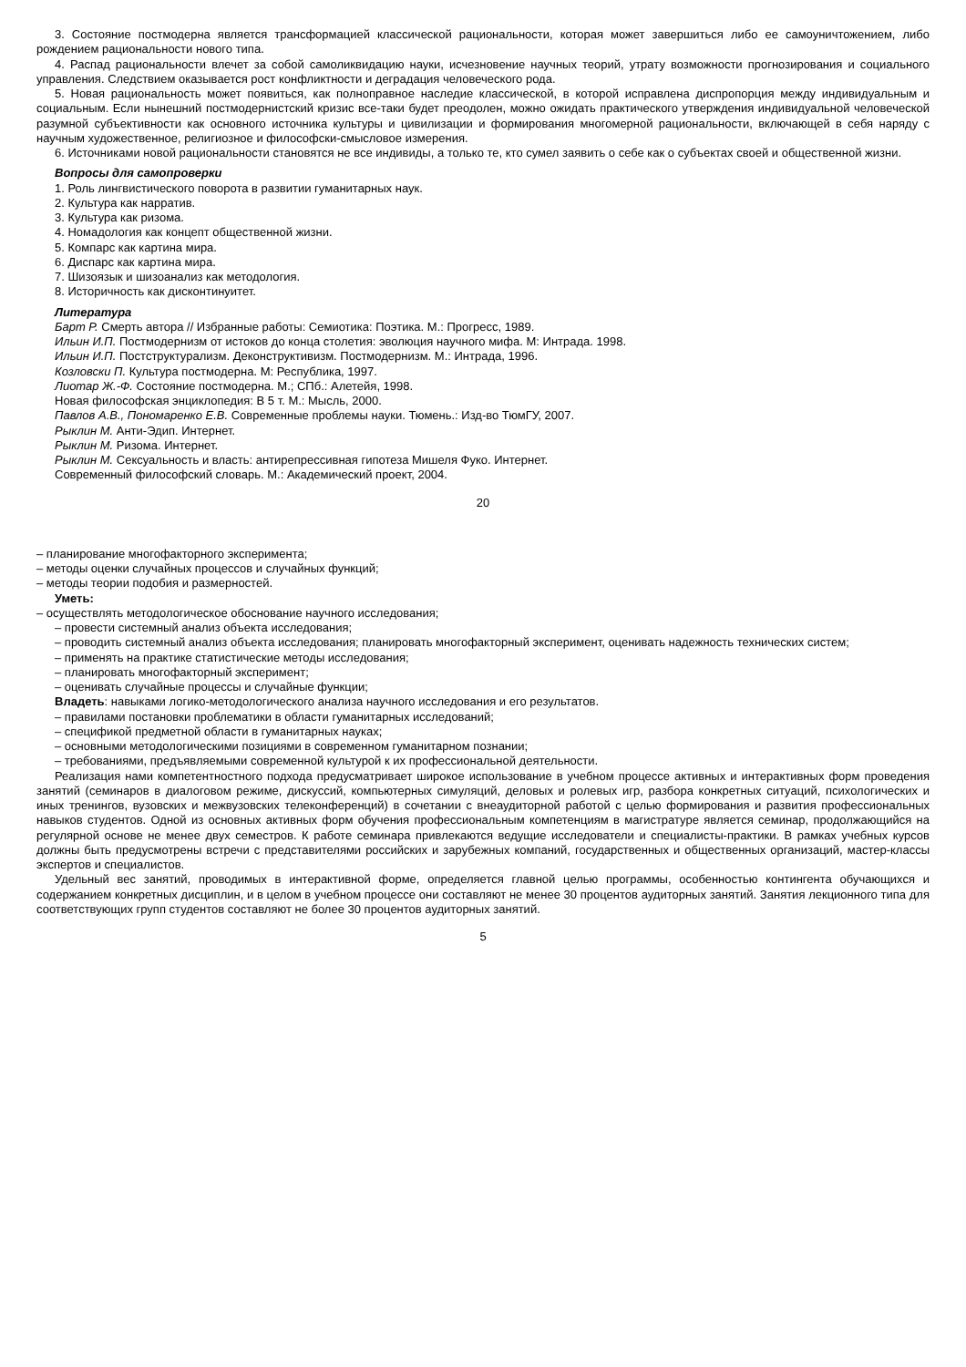3. Состояние постмодерна является трансформацией классической рациональности, которая может завершиться либо ее самоуничтожением, либо рождением рациональности нового типа.
4. Распад рациональности влечет за собой самоликвидацию науки, исчезновение научных теорий, утрату возможности прогнозирования и социального управления. Следствием оказывается рост конфликтности и деградация человеческого рода.
5. Новая рациональность может появиться, как полноправное наследие классической, в которой исправлена диспропорция между индивидуальным и социальным. Если нынешний постмодернистский кризис все-таки будет преодолен, можно ожидать практического утверждения индивидуальной человеческой разумной субъективности как основного источника культуры и цивилизации и формирования многомерной рациональности, включающей в себя наряду с научным художественное, религиозное и философски-смысловое измерения.
6. Источниками новой рациональности становятся не все индивиды, а только те, кто сумел заявить о себе как о субъектах своей и общественной жизни.
Вопросы для самопроверки
1. Роль лингвистического поворота в развитии гуманитарных наук.
2. Культура как нарратив.
3. Культура как ризома.
4. Номадология как концепт общественной жизни.
5. Компарс как картина мира.
6. Диспарс как картина мира.
7. Шизоязык и шизоанализ как методология.
8. Историчность как дисконтинуитет.
Литература
Барт Р. Смерть автора // Избранные работы: Семиотика: Поэтика. М.: Прогресс, 1989.
Ильин И.П. Постмодернизм от истоков до конца столетия: эволюция научного мифа. М: Интрада. 1998.
Ильин И.П. Постструктурализм. Деконструктивизм. Постмодернизм. М.: Интрада, 1996.
Козловски П. Культура постмодерна. М: Республика, 1997.
Лиотар Ж.-Ф. Состояние постмодерна. М.; СПб.: Алетейя, 1998.
Новая философская энциклопедия: В 5 т. М.: Мысль, 2000.
Павлов А.В., Пономаренко Е.В. Современные проблемы науки. Тюмень.: Изд-во ТюмГУ, 2007.
Рыклин М. Анти-Эдип. Интернет.
Рыклин М. Ризома. Интернет.
Рыклин М. Сексуальность и власть: антирепрессивная гипотеза Мишеля Фуко. Интернет.
Современный философский словарь. М.: Академический проект, 2004.
20
– планирование многофакторного эксперимента;
– методы оценки случайных процессов и случайных функций;
– методы теории подобия и размерностей.
Уметь:
– осуществлять методологическое обоснование научного исследования;
– провести системный анализ объекта исследования;
– проводить системный анализ объекта исследования; планировать многофакторный эксперимент, оценивать надежность технических систем;
– применять на практике статистические методы исследования;
– планировать многофакторный эксперимент;
– оценивать случайные процессы и случайные функции;
Владеть: навыками логико-методологического анализа научного исследования и его результатов.
– правилами постановки проблематики в области гуманитарных исследований;
– спецификой предметной области в гуманитарных науках;
– основными методологическими позициями в современном гуманитарном познании;
– требованиями, предъявляемыми современной культурой к их профессиональной деятельности.
Реализация нами компетентностного подхода предусматривает широкое использование в учебном процессе активных и интерактивных форм проведения занятий (семинаров в диалоговом режиме, дискуссий, компьютерных симуляций, деловых и ролевых игр, разбора конкретных ситуаций, психологических и иных тренингов, вузовских и межвузовских телеконференций) в сочетании с внеаудиторной работой с целью формирования и развития профессиональных навыков студентов. Одной из основных активных форм обучения профессиональным компетенциям в магистратуре является семинар, продолжающийся на регулярной основе не менее двух семестров. К работе семинара привлекаются ведущие исследователи и специалисты-практики. В рамках учебных курсов должны быть предусмотрены встречи с представителями российских и зарубежных компаний, государственных и общественных организаций, мастер-классы экспертов и специалистов.
Удельный вес занятий, проводимых в интерактивной форме, определяется главной целью программы, особенностью контингента обучающихся и содержанием конкретных дисциплин, и в целом в учебном процессе они составляют не менее 30 процентов аудиторных занятий. Занятия лекционного типа для соответствующих групп студентов составляют не более 30 процентов аудиторных занятий.
5